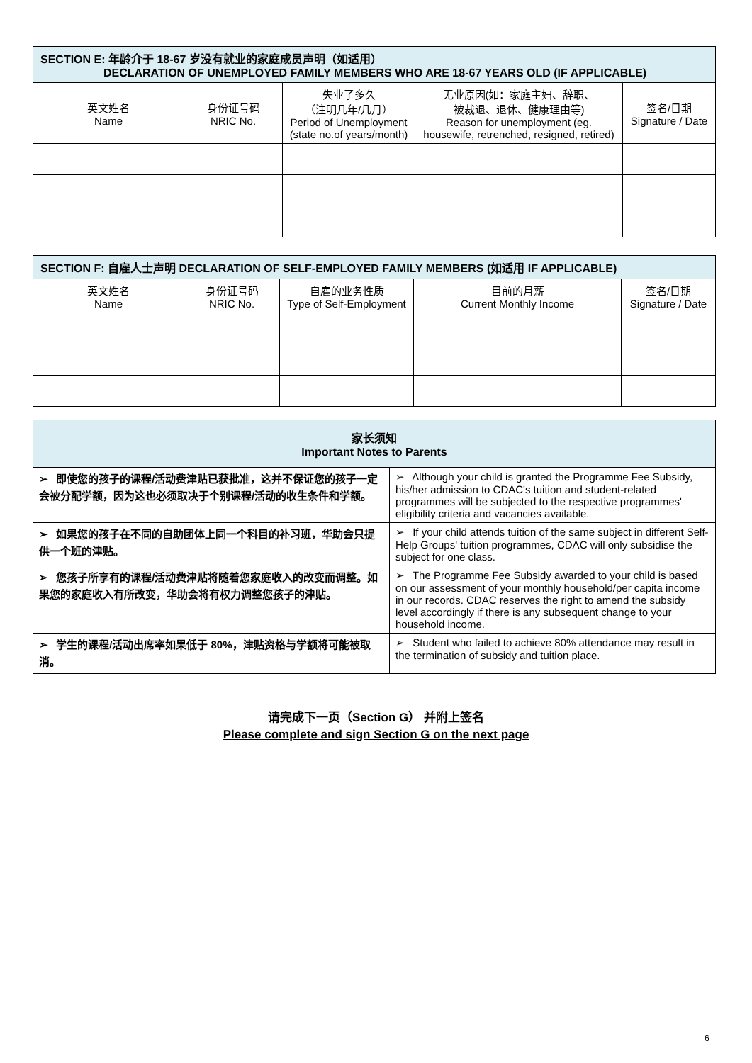| SECTION E: 年龄介于 18-67 岁没有就业的家庭成员声明（如适用） DECLARATION OF UNEMPLOYED FAMILY MEMBERS WHO ARE 18-67 YEARS OLD (IF APPLICABLE) | | | | |
| --- | --- | --- | --- | --- |
| 英文姓名 Name | 身份证号码 NRIC No. | 失业了多久 （注明几年/几月） Period of Unemployment (state no.of years/month) | 无业原因(如：家庭主妇、辞职、 被裁退、退休、健康理由等) Reason for unemployment (eg. housewife, retrenched, resigned, retired) | 签名/日期 Signature / Date |
| SECTION F: 自雇人士声明 DECLARATION OF SELF-EMPLOYED FAMILY MEMBERS (如适用 IF APPLICABLE) | | | | |
| --- | --- | --- | --- | --- |
| 英文姓名 Name | 身份证号码 NRIC No. | 自雇的业务性质 Type of Self-Employment | 目前的月薪 Current Monthly Income | 签名/日期 Signature / Date |
| 家长须知 Important Notes to Parents | |
| --- | --- |
| ➢ 即使您的孩子的课程/活动费津贴已获批准，这并不保证您的孩子一定会被分配学额，因为这也必须取决于个别课程/活动的收生条件和学额。 | ➢ Although your child is granted the Programme Fee Subsidy, his/her admission to CDAC's tuition and student-related programmes will be subjected to the respective programmes' eligibility criteria and vacancies available. |
| ➢ 如果您的孩子在不同的自助团体上同一个科目的补习班，华助会只提供一个班的津贴。 | ➢ If your child attends tuition of the same subject in different Self-Help Groups' tuition programmes, CDAC will only subsidise the subject for one class. |
| ➢ 您孩子所享有的课程/活动费津贴将随着您家庭收入的改变而调整。如果您的家庭收入有所改变，华助会将有权力调整您孩子的津贴。 | ➢ The Programme Fee Subsidy awarded to your child is based on our assessment of your monthly household/per capita income in our records. CDAC reserves the right to amend the subsidy level accordingly if there is any subsequent change to your household income. |
| ➢ 学生的课程/活动出席率如果低于 80%，津贴资格与学额将可能被取消。 | ➢ Student who failed to achieve 80% attendance may result in the termination of subsidy and tuition place. |
请完成下一页（Section G） 并附上签名
Please complete and sign Section G on the next page
6